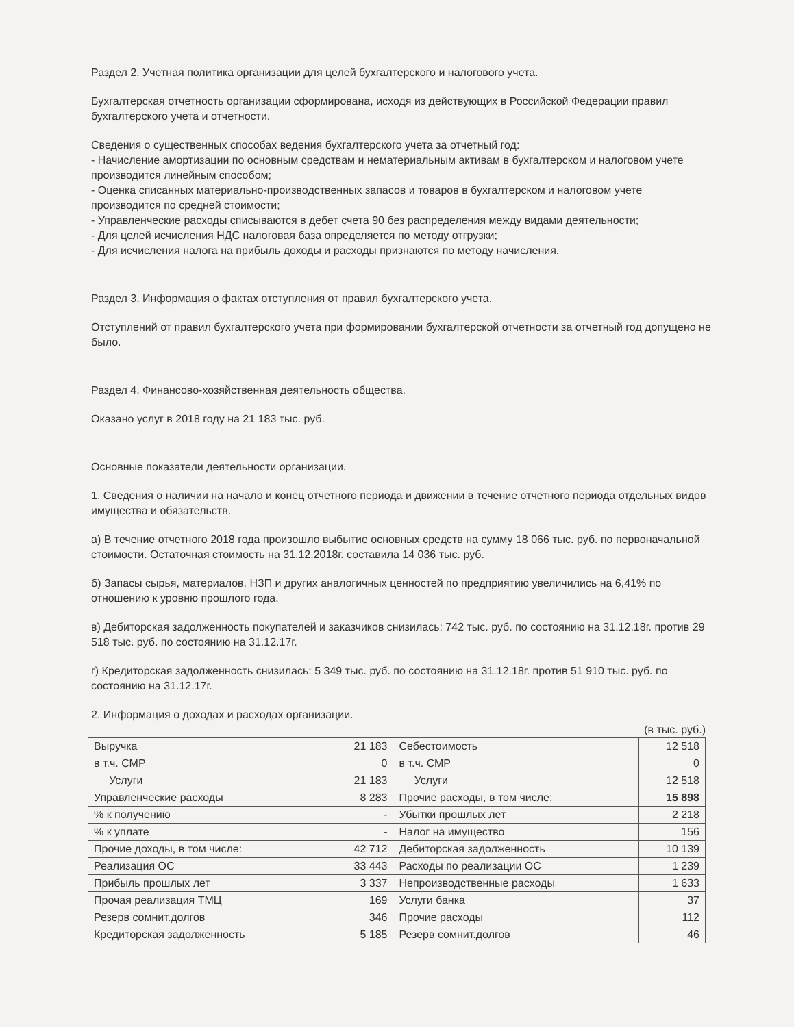Раздел 2. Учетная политика организации для целей бухгалтерского и налогового учета.
Бухгалтерская отчетность организации сформирована, исходя из действующих в Российской Федерации правил бухгалтерского учета и отчетности.
Сведения о существенных способах ведения бухгалтерского учета за отчетный год:
- Начисление амортизации по основным средствам и нематериальным активам в бухгалтерском и налоговом учете производится линейным способом;
- Оценка списанных материально-производственных запасов и товаров в бухгалтерском и налоговом учете производится по средней стоимости;
- Управленческие расходы списываются в дебет счета 90 без распределения между видами деятельности;
- Для целей исчисления НДС налоговая база определяется по методу отгрузки;
- Для исчисления налога на прибыль доходы и расходы признаются по методу начисления.
Раздел 3. Информация о фактах отступления от правил бухгалтерского учета.
Отступлений от правил бухгалтерского учета при формировании бухгалтерской отчетности за отчетный год допущено не было.
Раздел 4. Финансово-хозяйственная деятельность общества.
Оказано услуг в 2018 году на 21 183 тыс. руб.
Основные показатели деятельности организации.
1. Сведения о наличии на начало и конец отчетного периода и движении в течение отчетного периода отдельных видов имущества и обязательств.
а) В течение отчетного 2018 года произошло выбытие основных средств на сумму 18 066 тыс. руб. по первоначальной стоимости. Остаточная стоимость на 31.12.2018г. составила 14 036 тыс. руб.
б) Запасы сырья, материалов, НЗП и других аналогичных ценностей по предприятию увеличились на 6,41% по отношению к уровню прошлого года.
в) Дебиторская задолженность покупателей и заказчиков снизилась: 742 тыс. руб. по состоянию на 31.12.18г. против 29 518 тыс. руб. по состоянию на 31.12.17г.
г) Кредиторская задолженность снизилась: 5 349 тыс. руб. по состоянию на 31.12.18г. против 51 910 тыс. руб. по состоянию на 31.12.17г.
2. Информация о доходах и расходах организации.
(в тыс. руб.)
| Выручка | 21 183 | Себестоимость | 12 518 |
| в т.ч. СМР | 0 | в т.ч. СМР | 0 |
| Услуги | 21 183 | Услуги | 12 518 |
| Управленческие расходы | 8 283 | Прочие расходы, в том числе: | 15 898 |
| % к получению | - | Убытки прошлых лет | 2 218 |
| % к уплате | - | Налог на имущество | 156 |
| Прочие доходы, в том числе: | 42 712 | Дебиторская задолженность | 10 139 |
| Реализация ОС | 33 443 | Расходы по реализации ОС | 1 239 |
| Прибыль прошлых лет | 3 337 | Непроизводственные расходы | 1 633 |
| Прочая реализация ТМЦ | 169 | Услуги банка | 37 |
| Резерв сомнит.долгов | 346 | Прочие расходы | 112 |
| Кредиторская задолженность | 5 185 | Резерв сомнит.долгов | 46 |